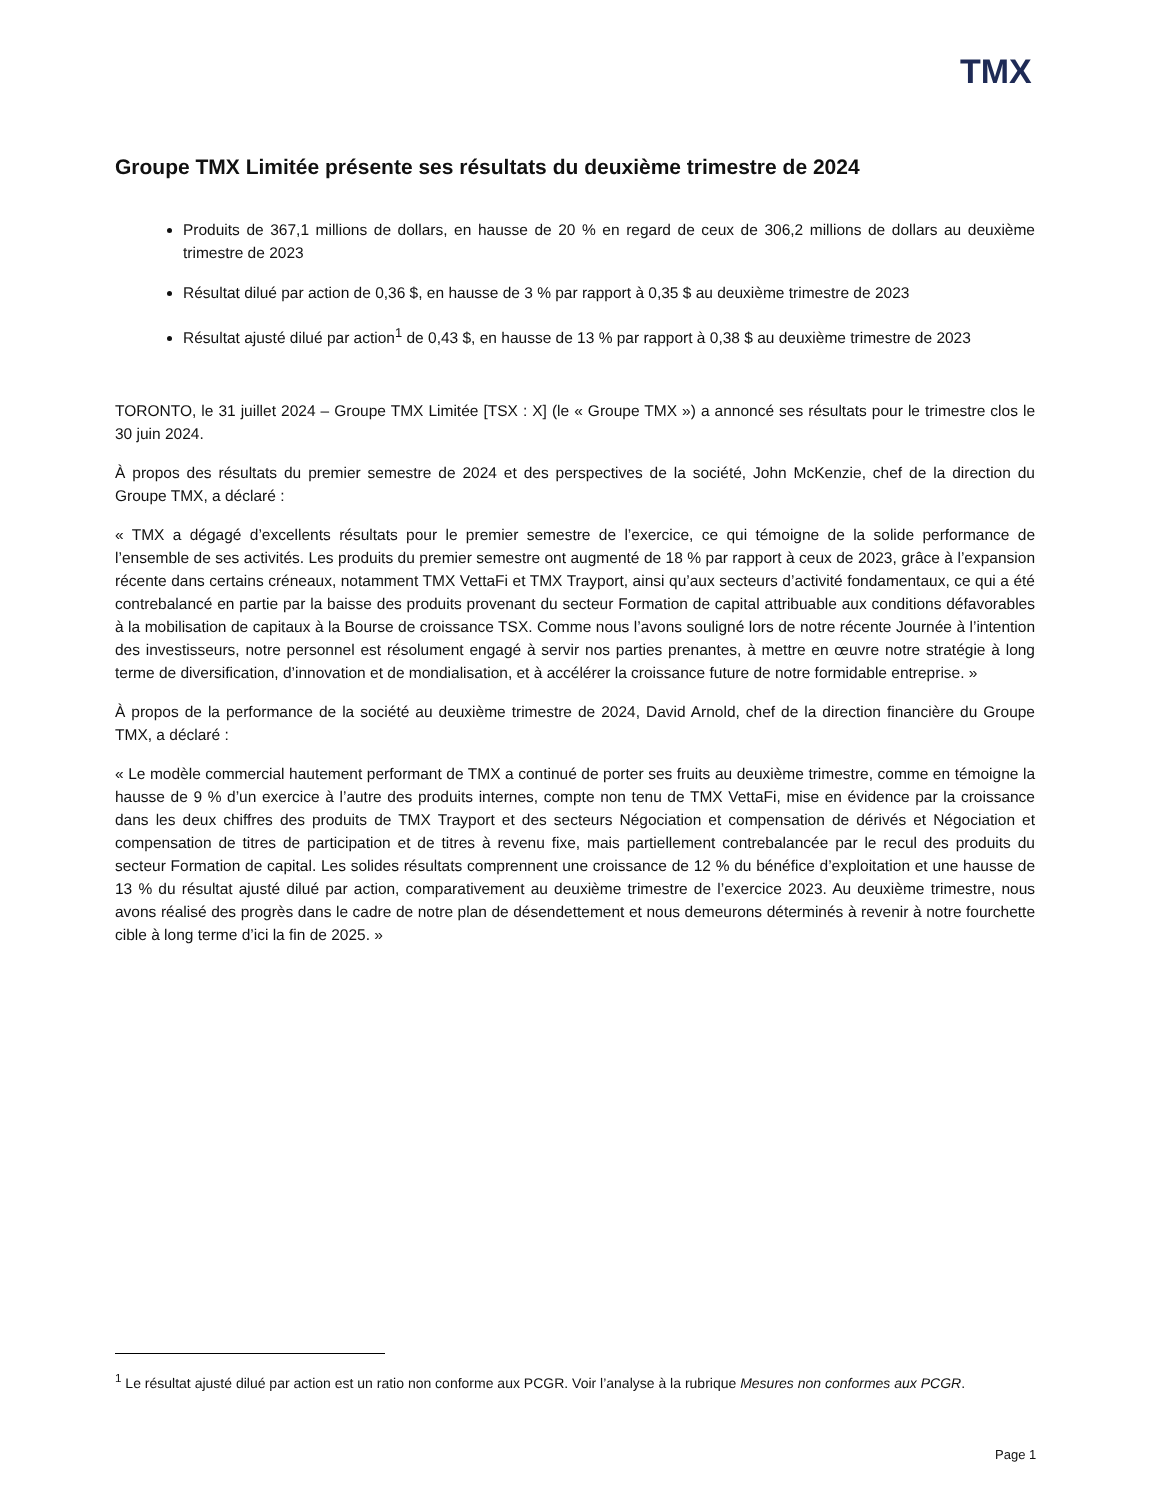TMX
Groupe TMX Limitée présente ses résultats du deuxième trimestre de 2024
Produits de 367,1 millions de dollars, en hausse de 20 % en regard de ceux de 306,2 millions de dollars au deuxième trimestre de 2023
Résultat dilué par action de 0,36 $, en hausse de 3 % par rapport à 0,35 $ au deuxième trimestre de 2023
Résultat ajusté dilué par action<sup>1</sup> de 0,43 $, en hausse de 13 % par rapport à 0,38 $ au deuxième trimestre de 2023
TORONTO, le 31 juillet 2024 – Groupe TMX Limitée [TSX : X] (le « Groupe TMX ») a annoncé ses résultats pour le trimestre clos le 30 juin 2024.
À propos des résultats du premier semestre de 2024 et des perspectives de la société, John McKenzie, chef de la direction du Groupe TMX, a déclaré :
« TMX a dégagé d’excellents résultats pour le premier semestre de l’exercice, ce qui témoigne de la solide performance de l’ensemble de ses activités. Les produits du premier semestre ont augmenté de 18 % par rapport à ceux de 2023, grâce à l’expansion récente dans certains créneaux, notamment TMX VettaFi et TMX Trayport, ainsi qu’aux secteurs d’activité fondamentaux, ce qui a été contrebalancé en partie par la baisse des produits provenant du secteur Formation de capital attribuable aux conditions défavorables à la mobilisation de capitaux à la Bourse de croissance TSX. Comme nous l’avons souligné lors de notre récente Journée à l’intention des investisseurs, notre personnel est résolument engagé à servir nos parties prenantes, à mettre en œuvre notre stratégie à long terme de diversification, d’innovation et de mondialisation, et à accélérer la croissance future de notre formidable entreprise. »
À propos de la performance de la société au deuxième trimestre de 2024, David Arnold, chef de la direction financière du Groupe TMX, a déclaré :
« Le modèle commercial hautement performant de TMX a continué de porter ses fruits au deuxième trimestre, comme en témoigne la hausse de 9 % d’un exercice à l’autre des produits internes, compte non tenu de TMX VettaFi, mise en évidence par la croissance dans les deux chiffres des produits de TMX Trayport et des secteurs Négociation et compensation de dérivés et Négociation et compensation de titres de participation et de titres à revenu fixe, mais partiellement contrebalancée par le recul des produits du secteur Formation de capital. Les solides résultats comprennent une croissance de 12 % du bénéfice d’exploitation et une hausse de 13 % du résultat ajusté dilué par action, comparativement au deuxième trimestre de l’exercice 2023. Au deuxième trimestre, nous avons réalisé des progrès dans le cadre de notre plan de désendettement et nous demeurons déterminés à revenir à notre fourchette cible à long terme d’ici la fin de 2025. »
<sup>1</sup> Le résultat ajusté dilué par action est un ratio non conforme aux PCGR. Voir l’analyse à la rubrique Mesures non conformes aux PCGR.
Page 1